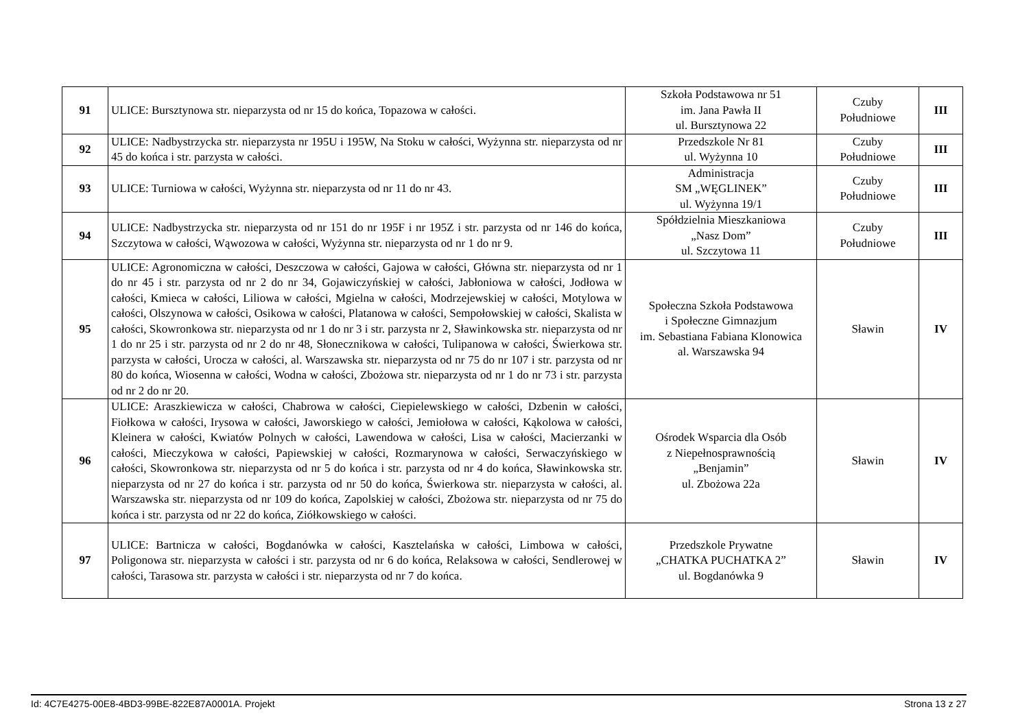| 91 | ULICE: Bursztynowa str. nieparzysta od nr 15 do końca, Topazowa w całości. | Szkoła Podstawowa nr 51 im. Jana Pawła II ul. Bursztynowa 22 | Czuby Południowe | III |
| 92 | ULICE: Nadbystrzycka str. nieparzysta nr 195U i 195W, Na Stoku w całości, Wyżynna str. nieparzysta od nr 45 do końca i str. parzysta w całości. | Przedszkole Nr 81 ul. Wyżynna 10 | Czuby Południowe | III |
| 93 | ULICE: Turniowa w całości, Wyżynna str. nieparzysta od nr 11 do nr 43. | Administracja SM „WĘGLINEK” ul. Wyżynna 19/1 | Czuby Południowe | III |
| 94 | ULICE: Nadbystrzycka str. nieparzysta od nr 151 do nr 195F i nr 195Z i str. parzysta od nr 146 do końca, Szczytowa w całości, Wąwozowa w całości, Wyżynna str. nieparzysta od nr 1 do nr 9. | Spółdzielnia Mieszkaniowa „Nasz Dom” ul. Szczytowa 11 | Czuby Południowe | III |
| 95 | ULICE: Agronomiczna w całości, Deszczowa w całości, Gajowa w całości, Główna str. nieparzysta od nr 1 do nr 45 i str. parzysta od nr 2 do nr 34, Gojawiczyńskiej w całości, Jabłoniowa w całości, Jodłowa w całości, Kmieca w całości, Liliowa w całości, Mgielna w całości, Modrzejewskiej w całości, Motylowa w całości, Olszynowa w całości, Osikowa w całości, Platanowa w całości, Sempołowskiej w całości, Skalista w całości, Skowronkowa str. nieparzysta od nr 1 do nr 3 i str. parzysta nr 2, Sławinkowska str. nieparzysta od nr 1 do nr 25 i str. parzysta od nr 2 do nr 48, Słonecznikowa w całości, Tulipanowa w całości, Świerkowa str. parzysta w całości, Urocza w całości, al. Warszawska str. nieparzysta od nr 75 do nr 107 i str. parzysta od nr 80 do końca, Wiosenna w całości, Wodna w całości, Zbożowa str. nieparzysta od nr 1 do nr 73 i str. parzysta od nr 2 do nr 20. | Społeczna Szkoła Podstawowa i Społeczne Gimnazjum im. Sebastiana Fabiana Klonowica al. Warszawska 94 | Sławin | IV |
| 96 | ULICE: Araszkiewicza w całości, Chabrowa w całości, Ciepielewskiego w całości, Dzbenin w całości, Fiołkowa w całości, Irysowa w całości, Jaworskiego w całości, Jemiołowa w całości, Kąkolowa w całości, Kleinera w całości, Kwiatów Polnych w całości, Lawendowa w całości, Lisa w całości, Macierzanki w całości, Mieczykowa w całości, Papiewskiej w całości, Rozmarynowa w całości, Serwaczyńskiego w całości, Skowronkowa str. nieparzysta od nr 5 do końca i str. parzysta od nr 4 do końca, Sławinkowska str. nieparzysta od nr 27 do końca i str. parzysta od nr 50 do końca, Świerkowa str. nieparzysta w całości, al. Warszawska str. nieparzysta od nr 109 do końca, Zapolskiej w całości, Zbożowa str. nieparzysta od nr 75 do końca i str. parzysta od nr 22 do końca, Ziółkowskiego w całości. | Ośrodek Wsparcia dla Osób z Niepełnosprawnością „Benjamin” ul. Zbożowa 22a | Sławin | IV |
| 97 | ULICE: Bartnicza w całości, Bogdanówka w całości, Kasztelańska w całości, Limbowa w całości, Poligonowa str. nieparzysta w całości i str. parzysta od nr 6 do końca, Relaksowa w całości, Sendlerowej w całości, Tarasowa str. parzysta w całości i str. nieparzysta od nr 7 do końca. | Przedszkole Prywatne „CHATKA PUCHATKA 2” ul. Bogdanówka 9 | Sławin | IV |
Id: 4C7E4275-00E8-4BD3-99BE-822E87A0001A. Projekt Strona 13 z 27